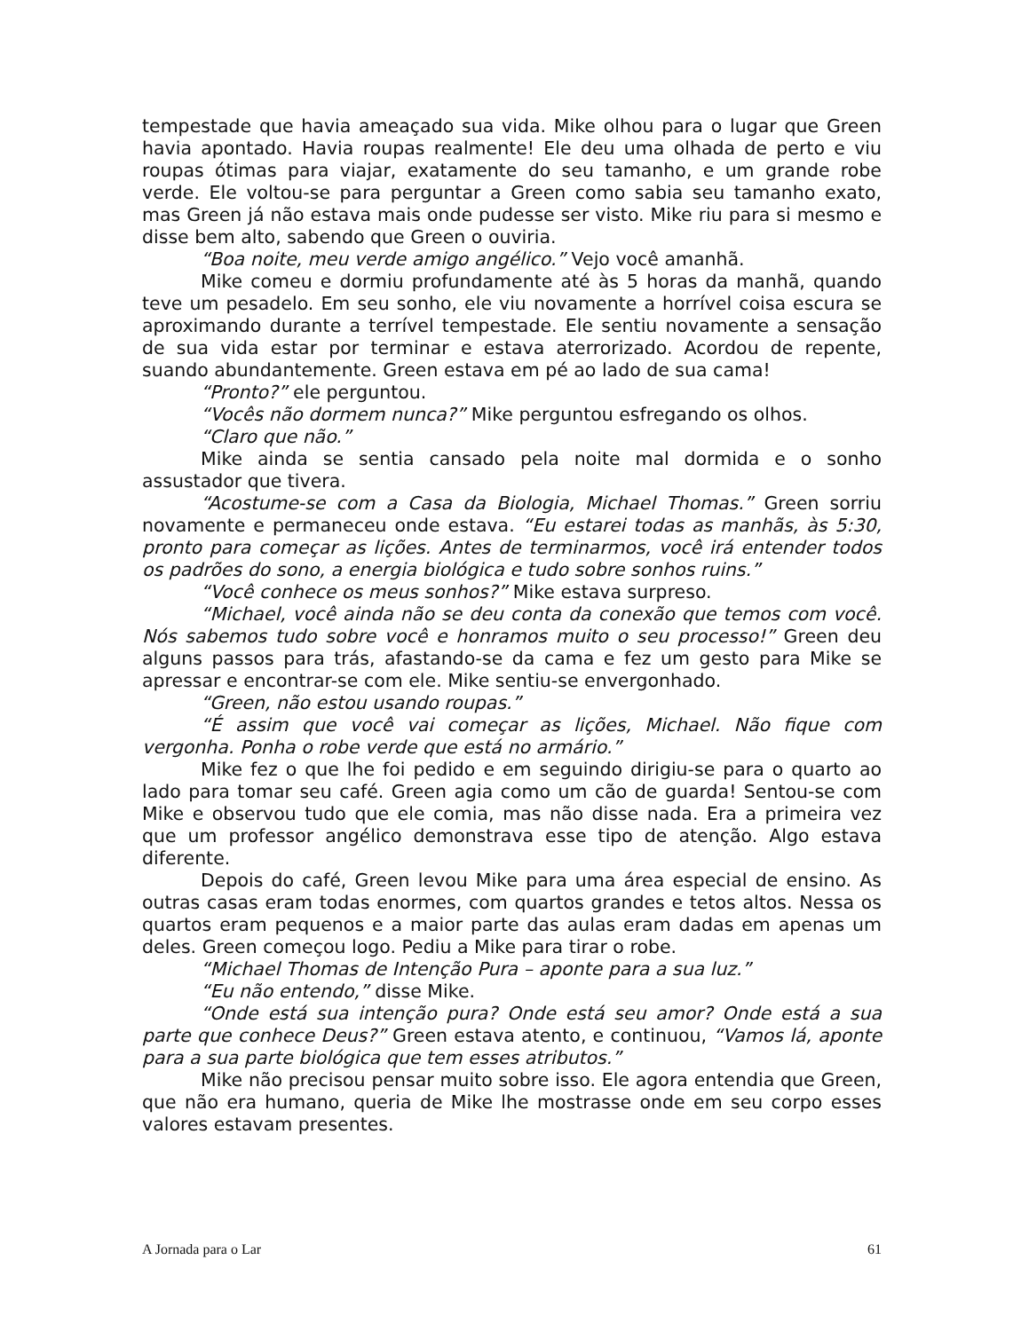tempestade que havia ameaçado sua vida. Mike olhou para o lugar que Green havia apontado. Havia roupas realmente! Ele deu uma olhada de perto e viu roupas ótimas para viajar, exatamente do seu tamanho, e um grande robe verde. Ele voltou-se para perguntar a Green como sabia seu tamanho exato, mas Green já não estava mais onde pudesse ser visto. Mike riu para si mesmo e disse bem alto, sabendo que Green o ouviria.
“Boa noite, meu verde amigo angélico.” Vejo você amanhã.
Mike comeu e dormiu profundamente até às 5 horas da manhã, quando teve um pesadelo. Em seu sonho, ele viu novamente a horrível coisa escura se aproximando durante a terrível tempestade. Ele sentiu novamente a sensação de sua vida estar por terminar e estava aterrorizado. Acordou de repente, suando abundantemente. Green estava em pé ao lado de sua cama!
“Pronto?” ele perguntou.
“Vocês não dormem nunca?” Mike perguntou esfregando os olhos.
“Claro que não.”
Mike ainda se sentia cansado pela noite mal dormida e o sonho assustador que tivera.
“Acostume-se com a Casa da Biologia, Michael Thomas.” Green sorriu novamente e permaneceu onde estava. “Eu estarei todas as manhãs, às 5:30, pronto para começar as lições. Antes de terminarmos, você irá entender todos os padrões do sono, a energia biológica e tudo sobre sonhos ruins.”
“Você conhece os meus sonhos?” Mike estava surpreso.
“Michael, você ainda não se deu conta da conexão que temos com você. Nós sabemos tudo sobre você e honramos muito o seu processo!” Green deu alguns passos para trás, afastando-se da cama e fez um gesto para Mike se apressar e encontrar-se com ele. Mike sentiu-se envergonhado.
“Green, não estou usando roupas.”
“É assim que você vai começar as lições, Michael. Não fique com vergonha. Ponha o robe verde que está no armário.”
Mike fez o que lhe foi pedido e em seguindo dirigiu-se para o quarto ao lado para tomar seu café. Green agia como um cão de guarda! Sentou-se com Mike e observou tudo que ele comia, mas não disse nada. Era a primeira vez que um professor angélico demonstrava esse tipo de atenção. Algo estava diferente.
Depois do café, Green levou Mike para uma área especial de ensino. As outras casas eram todas enormes, com quartos grandes e tetos altos. Nessa os quartos eram pequenos e a maior parte das aulas eram dadas em apenas um deles. Green começou logo. Pediu a Mike para tirar o robe.
“Michael Thomas de Intenção Pura – aponte para a sua luz.”
“Eu não entendo,” disse Mike.
“Onde está sua intenção pura? Onde está seu amor? Onde está a sua parte que conhece Deus?” Green estava atento, e continuou, “Vamos lá, aponte para a sua parte biológica que tem esses atributos.”
Mike não precisou pensar muito sobre isso. Ele agora entendia que Green, que não era humano, queria de Mike lhe mostrasse onde em seu corpo esses valores estavam presentes.
A Jornada para o Lar 61